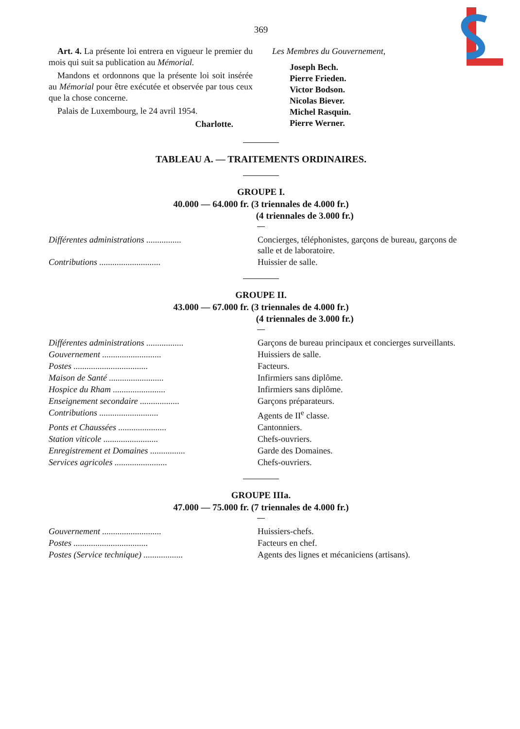369
Art. 4. La présente loi entrera en vigueur le premier du mois qui suit sa publication au Mémorial.
Mandons et ordonnons que la présente loi soit insérée au Mémorial pour être exécutée et observée par tous ceux que la chose concerne.
Palais de Luxembourg, le 24 avril 1954.
Charlotte.
Les Membres du Gouvernement,
Joseph Bech.
Pierre Frieden.
Victor Bodson.
Nicolas Biever.
Michel Rasquin.
Pierre Werner.
TABLEAU A. — TRAITEMENTS ORDINAIRES.
GROUPE I.
40.000 — 64.000 fr. (3 triennales de 4.000 fr.)
(4 triennales de 3.000 fr.)
| Différentes administrations ................ | Concierges, téléphonistes, garçons de bureau, garçons de salle et de laboratoire. |
| Contributions ............................ | Huissier de salle. |
GROUPE II.
43.000 — 67.000 fr. (3 triennales de 4.000 fr.)
(4 triennales de 3.000 fr.)
| Différentes administrations ................. | Garçons de bureau principaux et concierges surveillants. |
| Gouvernement ........................... | Huissiers de salle. |
| Postes .................................. | Facteurs. |
| Maison de Santé ......................... | Infirmiers sans diplôme. |
| Hospice du Rham ........................ | Infirmiers sans diplôme. |
| Enseignement secondaire .................. | Garçons préparateurs. |
| Contributions ........................... | Agents de II<sup>e</sup> classe. |
| Ponts et Chaussées ...................... | Cantonniers. |
| Station viticole ......................... | Chefs-ouvriers. |
| Enregistrement et Domaines ................ | Garde des Domaines. |
| Services agricoles ........................ | Chefs-ouvriers. |
GROUPE IIIa.
47.000 — 75.000 fr. (7 triennales de 4.000 fr.)
| Gouvernement ........................... | Huissiers-chefs. |
| Postes .................................. | Facteurs en chef. |
| Postes (Service technique) .................. | Agents des lignes et mécaniciens (artisans). |